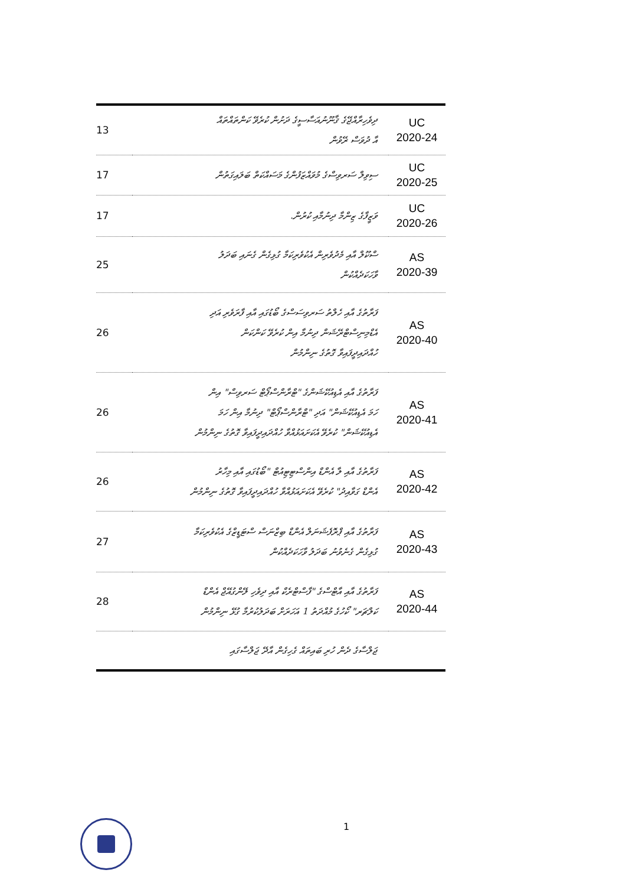| 13 | ދިވެހިރާއްޖޭގެ ޤާނޫނުއަސާސީގެ ދަށުން ކުރެވޭ ކަންތައްތައް އާ ދުވަސް ރޭވުން | UC 2020-24 |
| 17 | ސިވިލް ސަރވިސްގެ މުވައްޒަފުންގެ މަސައްކަތް ބަލައިގަތުން | UC 2020-25 |
| 17 | ވަޒީފާގެ ޒިންމާ ދިނުމާއި ކުރުން. | UC 2020-26 |
| 25 | ސްކޫލް އާއި މެދުވެރިން އެކުވެރިކަމާ ގުޅިގެން ގެނައި ބަދަލު ވާހަކަދެއްކުން | AS 2020-39 |
| 26 | ފަރާތުގެ އާއި ހެލްތު ސަރވިސަސްގެ ބޯޑުގައި އާއި ފާރަވެރި އަދި އެޑްމިނިސްޓްރޭޝަން ދިނުމާ އިން ކުރެވޭ ކަންކަން ހުއްދައިދީފައިވާ ގޮތުގެ ނިންމުން | AS 2020-40 |
| 26 | ފަރާތުގެ އާއި އެޑިއުކޭޝަންގެ "ޓްރާންސްޕޯޓް ސަރވިސް" އިން ހަމަ އެޑިއުކޭޝަން" އަދި "ޓްރާންސްޕޯޓް" ދިނުމާ އިން ހަމަ އެޑިއުކޭޝަން" ކުރެވޭ އެކަށައަޅުއްވާ ހުއްދައިދީފައިވާ ގޮތުގެ ނިންމުން | AS 2020-41 |
| 26 | ފަރާތުގެ އާއި ލާ އެންޑް އިންސްޓިޓިއުޓް "ބޯޑުގައި އާއި މިހާރު އެންޑް ގަވާއިދު" ކުރެވޭ އެކަށައަޅުއްވާ ހުއްދައިދީފައިވާ ގޮތުގެ ނިންމުން | AS 2020-42 |
| 27 | ފަރާތުގެ އާއި ޕްރޮފެޝަނަލް އެންޑް ބިޒްނަސް ސްޓަޑީޒްގެ އެކުވެރިކަމާ ގުޅިގެން ގެނެވުނު ބަދަލު ވާހަކަދެއްކުން | AS 2020-43 |
| 28 | ފަރާތުގެ އާއި އާޓްސްގެ "ފާސްޓްރެކް އާއި ދިވެހި ލޭންގުއޭޖް އެންޑް ކަލްޗަރ" ކޯހުގެ މުއްދަތު 1 އަހަރަށް ބަދަލުކުރުމާ ގުޅޭ ނިންމުން | AS 2020-44 |
| | ޖަލްސާގެ ދެން ހުރި ބައިތައް ގެހިގެން އާދޭ ޖަލްސާގައި | |
1